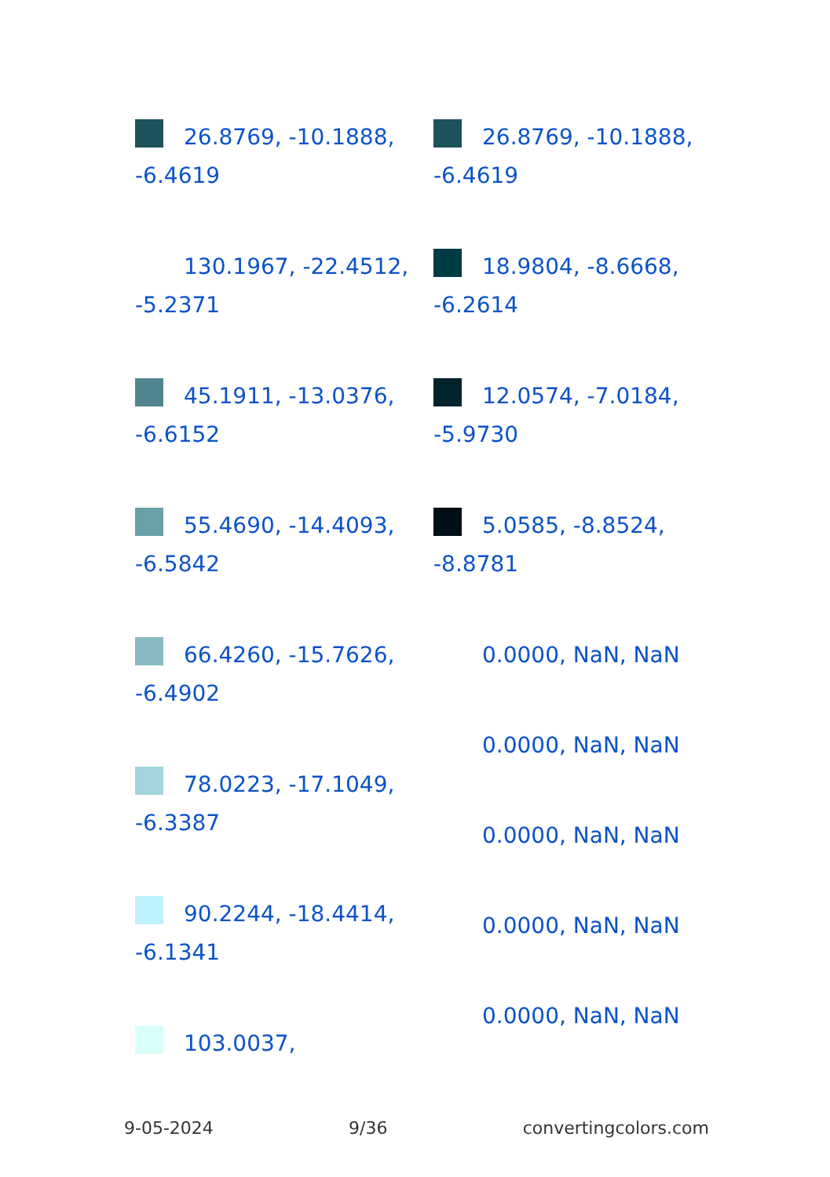26.8769, -10.1888, -6.4619
130.1967, -22.4512, -5.2371
45.1911, -13.0376, -6.6152
55.4690, -14.4093, -6.5842
66.4260, -15.7626, -6.4902
78.0223, -17.1049, -6.3387
90.2244, -18.4414, -6.1341
103.0037,
26.8769, -10.1888, -6.4619
18.9804, -8.6668, -6.2614
12.0574, -7.0184, -5.9730
5.0585, -8.8524, -8.8781
0.0000, NaN, NaN
0.0000, NaN, NaN
0.0000, NaN, NaN
0.0000, NaN, NaN
0.0000, NaN, NaN
9-05-2024 9/36 convertingcolors.com